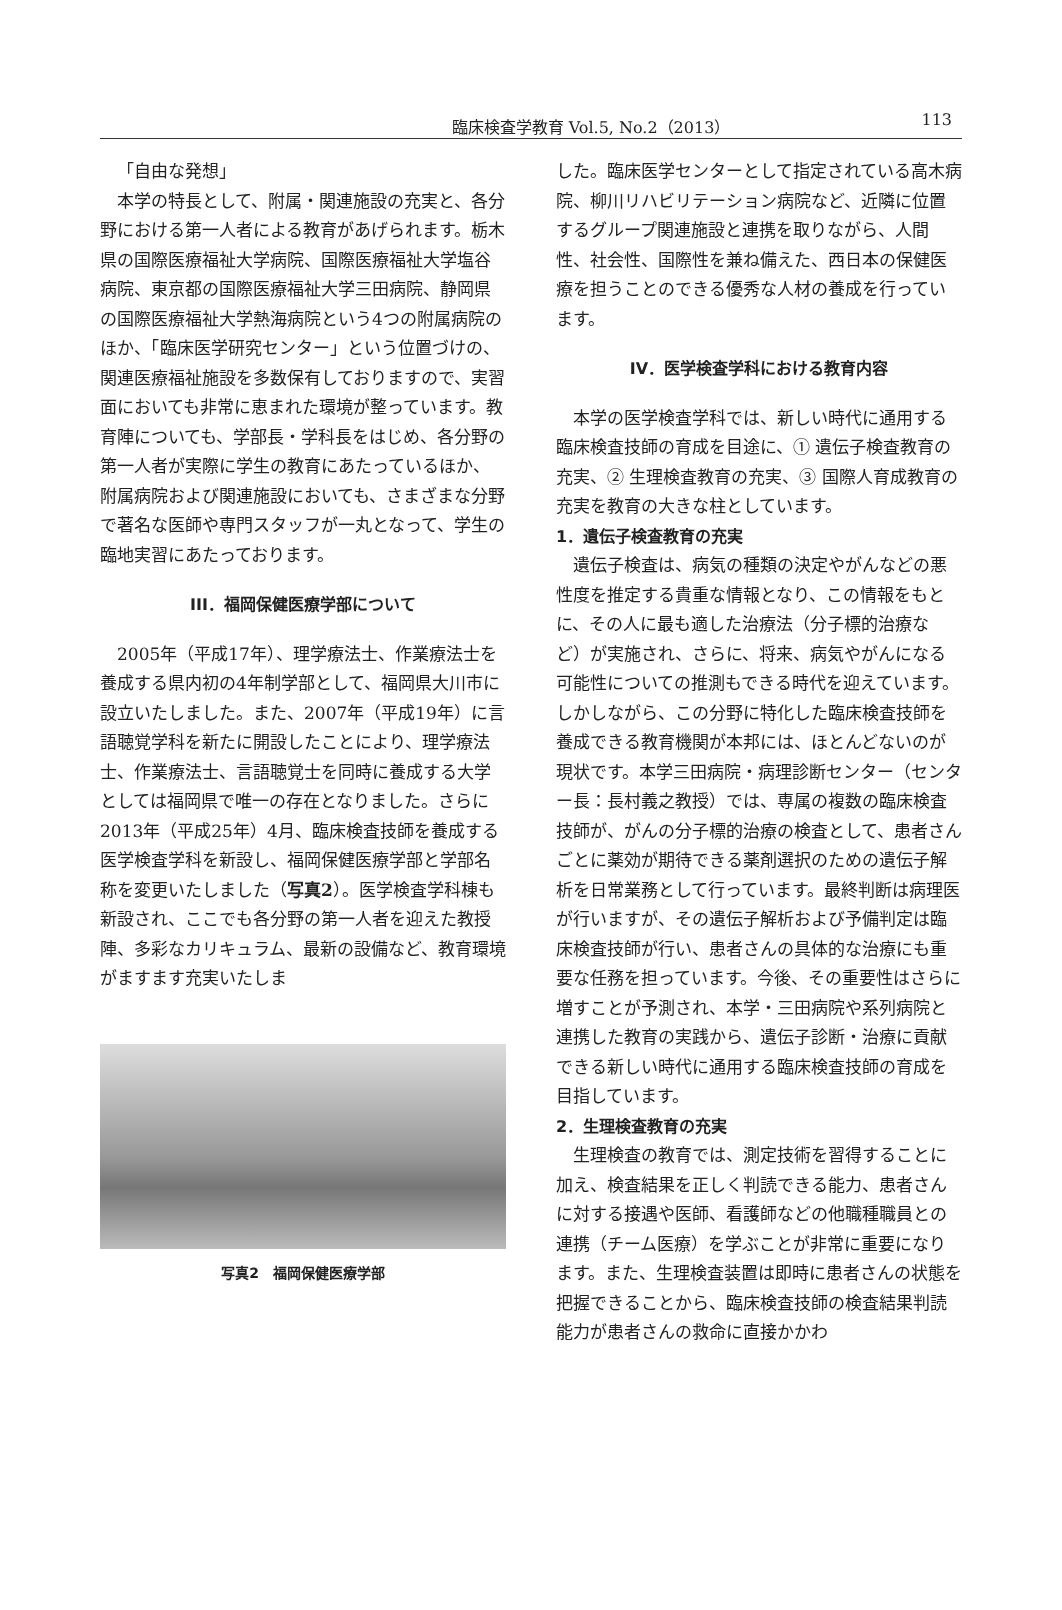臨床検査学教育 Vol.5, No.2（2013）
113
「自由な発想」
本学の特長として、附属・関連施設の充実と、各分野における第一人者による教育があげられます。栃木県の国際医療福祉大学病院、国際医療福祉大学塩谷病院、東京都の国際医療福祉大学三田病院、静岡県の国際医療福祉大学熱海病院という4つの附属病院のほか、「臨床医学研究センター」という位置づけの、関連医療福祉施設を多数保有しておりますので、実習面においても非常に恵まれた環境が整っています。教育陣についても、学部長・学科長をはじめ、各分野の第一人者が実際に学生の教育にあたっているほか、附属病院および関連施設においても、さまざまな分野で著名な医師や専門スタッフが一丸となって、学生の臨地実習にあたっております。
III．福岡保健医療学部について
2005年（平成17年）、理学療法士、作業療法士を養成する県内初の4年制学部として、福岡県大川市に設立いたしました。また、2007年（平成19年）に言語聴覚学科を新たに開設したことにより、理学療法士、作業療法士、言語聴覚士を同時に養成する大学としては福岡県で唯一の存在となりました。さらに2013年（平成25年）4月、臨床検査技師を養成する医学検査学科を新設し、福岡保健医療学部と学部名称を変更いたしました（写真2）。医学検査学科棟も新設され、ここでも各分野の第一人者を迎えた教授陣、多彩なカリキュラム、最新の設備など、教育環境がますます充実いたしま
写真2　福岡保健医療学部
した。臨床医学センターとして指定されている高木病院、柳川リハビリテーション病院など、近隣に位置するグループ関連施設と連携を取りながら、人間性、社会性、国際性を兼ね備えた、西日本の保健医療を担うことのできる優秀な人材の養成を行っています。
IV．医学検査学科における教育内容
本学の医学検査学科では、新しい時代に通用する臨床検査技師の育成を目途に、① 遺伝子検査教育の充実、② 生理検査教育の充実、③ 国際人育成教育の充実を教育の大きな柱としています。
1．遺伝子検査教育の充実
遺伝子検査は、病気の種類の決定やがんなどの悪性度を推定する貴重な情報となり、この情報をもとに、その人に最も適した治療法（分子標的治療など）が実施され、さらに、将来、病気やがんになる可能性についての推測もできる時代を迎えています。しかしながら、この分野に特化した臨床検査技師を養成できる教育機関が本邦には、ほとんどないのが現状です。本学三田病院・病理診断センター（センター長：長村義之教授）では、専属の複数の臨床検査技師が、がんの分子標的治療の検査として、患者さんごとに薬効が期待できる薬剤選択のための遺伝子解析を日常業務として行っています。最終判断は病理医が行いますが、その遺伝子解析および予備判定は臨床検査技師が行い、患者さんの具体的な治療にも重要な任務を担っています。今後、その重要性はさらに増すことが予測され、本学・三田病院や系列病院と連携した教育の実践から、遺伝子診断・治療に貢献できる新しい時代に通用する臨床検査技師の育成を目指しています。
2．生理検査教育の充実
生理検査の教育では、測定技術を習得することに加え、検査結果を正しく判読できる能力、患者さんに対する接遇や医師、看護師などの他職種職員との連携（チーム医療）を学ぶことが非常に重要になります。また、生理検査装置は即時に患者さんの状態を把握できることから、臨床検査技師の検査結果判読能力が患者さんの救命に直接かかわ